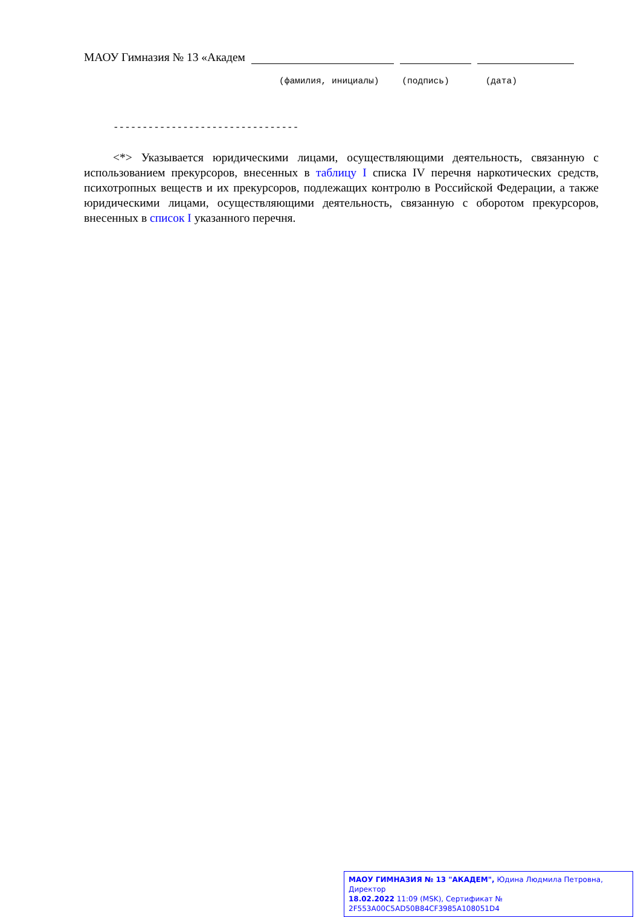МАОУ Гимназия № 13 «Академ
(фамилия, инициалы) (подпись) (дата)
--------------------------------
<*> Указывается юридическими лицами, осуществляющими деятельность, связанную с использованием прекурсоров, внесенных в таблицу I списка IV перечня наркотических средств, психотропных веществ и их прекурсоров, подлежащих контролю в Российской Федерации, а также юридическими лицами, осуществляющими деятельность, связанную с оборотом прекурсоров, внесенных в список I указанного перечня.
МАОУ ГИМНАЗИЯ № 13 "АКАДЕМ", Юдина Людмила Петровна, Директор
18.02.2022 11:09 (MSK), Сертификат № 2F553A00C5AD50B84CF3985A108051D4